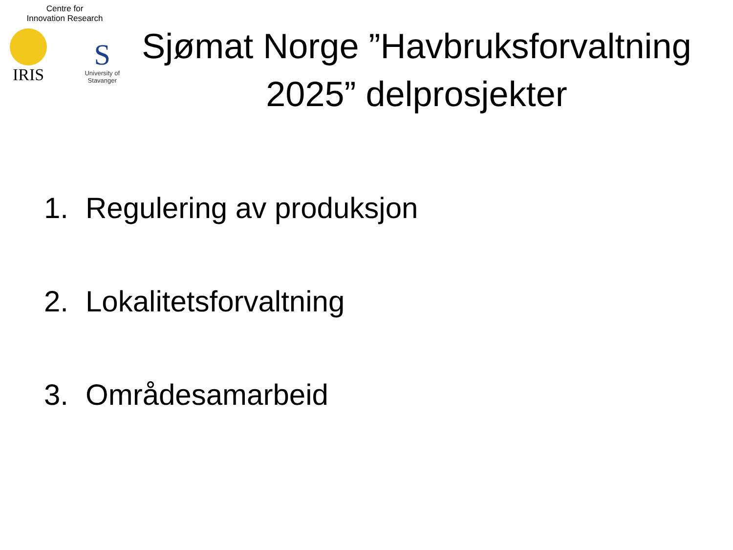Centre for
Innovation Research
IRIS
S
University of
Stavanger
Sjømat Norge ”Havbruksforvaltning 2025” delprosjekter
1. Regulering av produksjon
2. Lokalitetsforvaltning
3. Områdesamarbeid